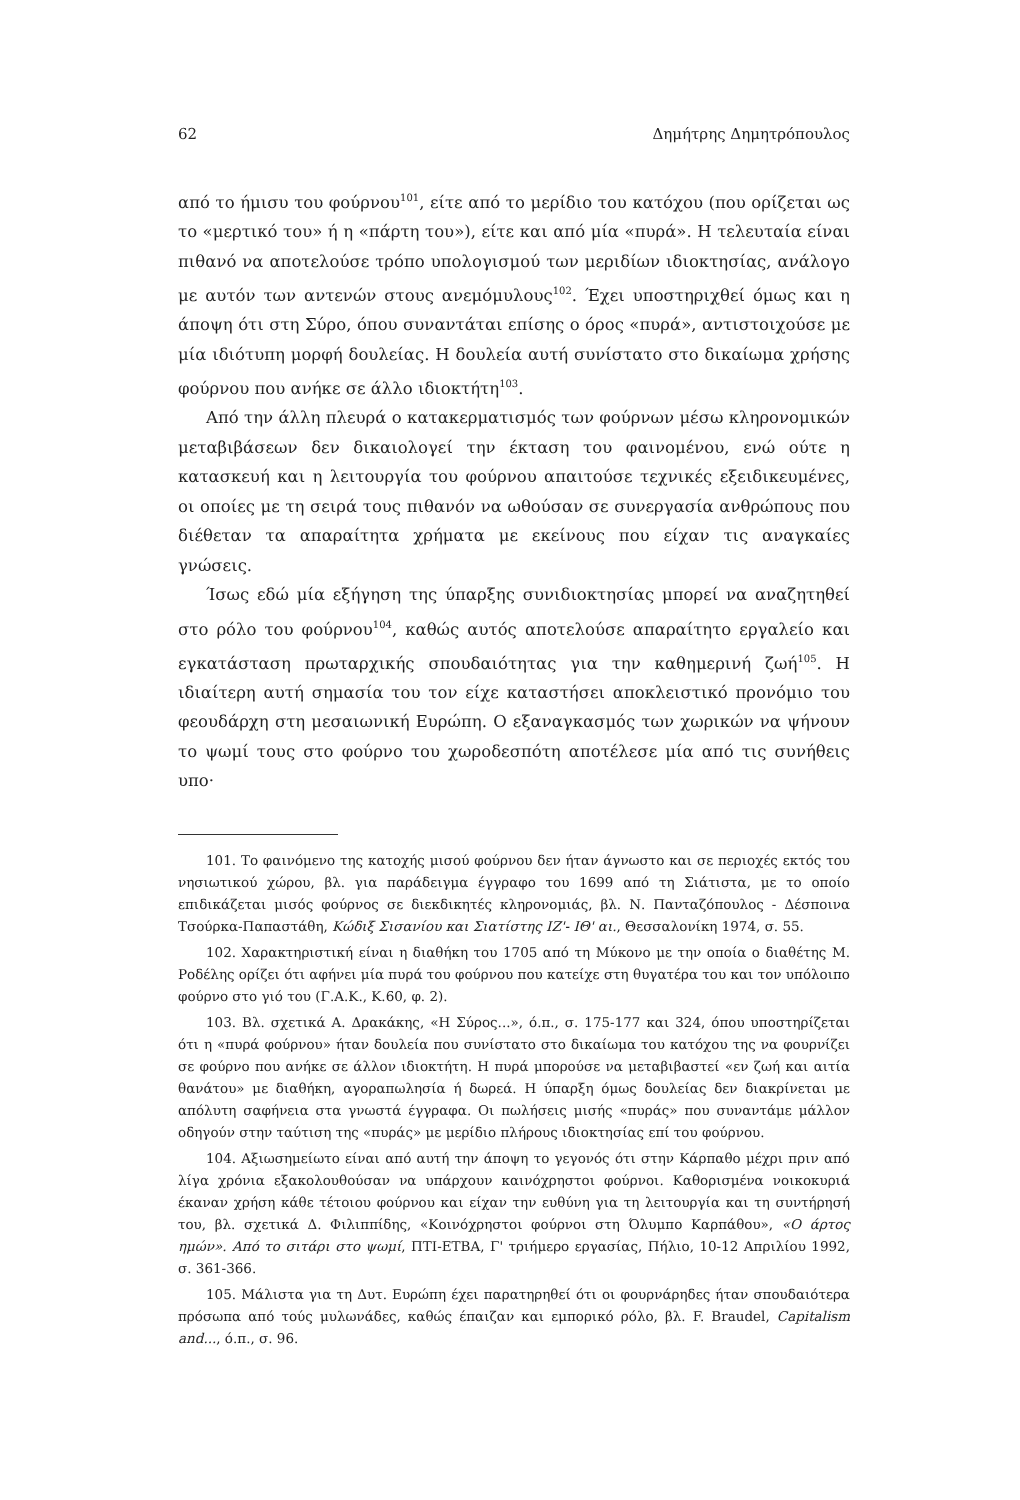62 Δημήτρης Δημητρόπουλος
από το ήμισυ του φούρνου<sup>101</sup>, είτε από το μερίδιο του κατόχου (που ορίζεται ως το «μερτικό του» ή η «πάρτη του»), είτε και από μία «πυρά». Η τελευταία είναι πιθανό να αποτελούσε τρόπο υπολογισμού των μεριδίων ιδιοκτησίας, ανάλογο με αυτόν των αντενών στους ανεμόμυλους<sup>102</sup>. Έχει υποστηριχθεί όμως και η άποψη ότι στη Σύρο, όπου συναντάται επίσης ο όρος «πυρά», αντιστοιχούσε με μία ιδιότυπη μορφή δουλείας. Η δουλεία αυτή συνίστατο στο δικαίωμα χρήσης φούρνου που ανήκε σε άλλο ιδιοκτήτη<sup>103</sup>.
Από την άλλη πλευρά ο κατακερματισμός των φούρνων μέσω κληρονομικών μεταβιβάσεων δεν δικαιολογεί την έκταση του φαινομένου, ενώ ούτε η κατασκευή και η λειτουργία του φούρνου απαιτούσε τεχνικές εξειδικευμένες, οι οποίες με τη σειρά τους πιθανόν να ωθούσαν σε συνεργασία ανθρώπους που διέθεταν τα απαραίτητα χρήματα με εκείνους που είχαν τις αναγκαίες γνώσεις.
Ίσως εδώ μία εξήγηση της ύπαρξης συνιδιοκτησίας μπορεί να αναζητηθεί στο ρόλο του φούρνου<sup>104</sup>, καθώς αυτός αποτελούσε απαραίτητο εργαλείο και εγκατάσταση πρωταρχικής σπουδαιότητας για την καθημερινή ζωή<sup>105</sup>. Η ιδιαίτερη αυτή σημασία του τον είχε καταστήσει αποκλειστικό προνόμιο του φεουδάρχη στη μεσαιωνική Ευρώπη. Ο εξαναγκασμός των χωρικών να ψήνουν το ψωμί τους στο φούρνο του χωροδεσπότη αποτέλεσε μία από τις συνήθεις υπο·
101. Το φαινόμενο της κατοχής μισού φούρνου δεν ήταν άγνωστο και σε περιοχές εκτός του νησιωτικού χώρου, βλ. για παράδειγμα έγγραφο του 1699 από τη Σιάτιστα, με το οποίο επιδικάζεται μισός φούρνος σε διεκδικητές κληρονομιάς, βλ. Ν. Πανταζόπουλος - Δέσποινα Τσούρκα-Παπαστάθη, Κώδιξ Σισανίου και Σιατίστης ΙΖ'- ΙΘ' αι., Θεσσαλονίκη 1974, σ. 55.
102. Χαρακτηριστική είναι η διαθήκη του 1705 από τη Μύκονο με την οποία ο διαθέτης Μ. Ροδέλης ορίζει ότι αφήνει μία πυρά του φούρνου που κατείχε στη θυγατέρα του και τον υπόλοιπο φούρνο στο γιό του (Γ.Α.Κ., Κ.60, φ. 2).
103. Βλ. σχετικά Α. Δρακάκης, «Η Σύρος...», ό.π., σ. 175-177 και 324, όπου υποστηρίζεται ότι η «πυρά φούρνου» ήταν δουλεία που συνίστατο στο δικαίωμα του κατόχου της να φουρνίζει σε φούρνο που ανήκε σε άλλον ιδιοκτήτη. Η πυρά μπορούσε να μεταβιβαστεί «εν ζωή και αιτία θανάτου» με διαθήκη, αγοραπωλησία ή δωρεά. Η ύπαρξη όμως δουλείας δεν διακρίνεται με απόλυτη σαφήνεια στα γνωστά έγγραφα. Οι πωλήσεις μισής «πυράς» που συναντάμε μάλλον οδηγούν στην ταύτιση της «πυράς» με μερίδιο πλήρους ιδιοκτησίας επί του φούρνου.
104. Αξιωσημείωτο είναι από αυτή την άποψη το γεγονός ότι στην Κάρπαθο μέχρι πριν από λίγα χρόνια εξακολουθούσαν να υπάρχουν καινόχρηστοι φούρνοι. Καθορισμένα νοικοκυριά έκαναν χρήση κάθε τέτοιου φούρνου και είχαν την ευθύνη για τη λειτουργία και τη συντήρησή του, βλ. σχετικά Δ. Φιλιππίδης, «Κοινόχρηστοι φούρνοι στη Όλυμπο Καρπάθου», «Ο άρτος ημών». Από το σιτάρι στο ψωμί, ΠΤΙ-ΕΤΒΑ, Γ' τριήμερο εργασίας, Πήλιο, 10-12 Απριλίου 1992, σ. 361-366.
105. Μάλιστα για τη Δυτ. Ευρώπη έχει παρατηρηθεί ότι οι φουρνάρηδες ήταν σπουδαιότερα πρόσωπα από τούς μυλωνάδες, καθώς έπαιζαν και εμπορικό ρόλο, βλ. F. Braudel, Capitalism and..., ό.π., σ. 96.